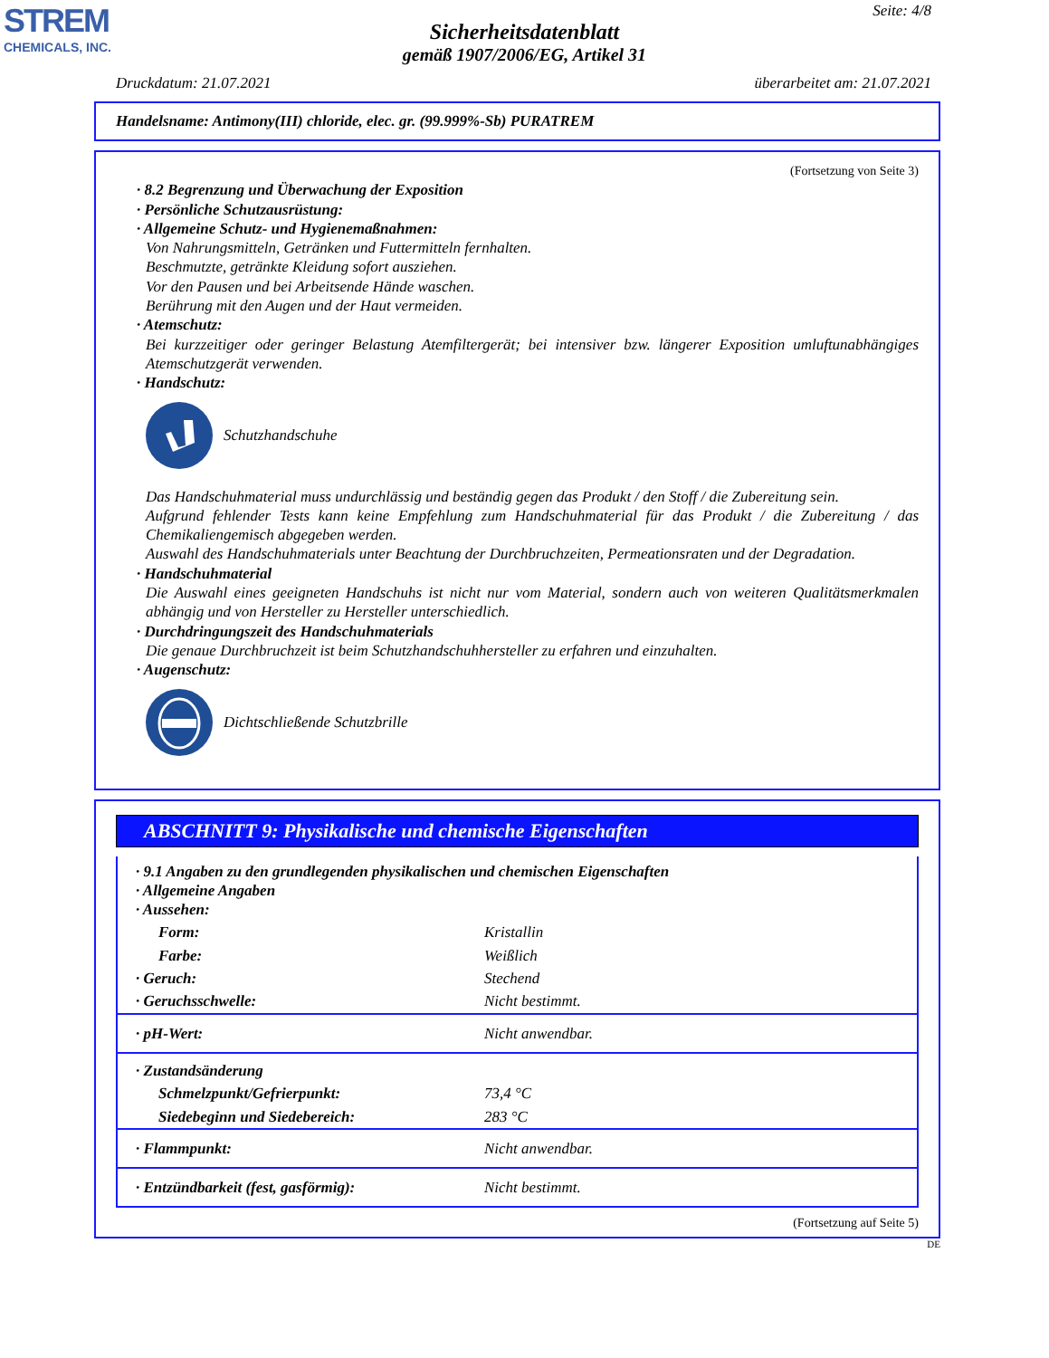STREM
CHEMICALS, INC.
Seite: 4/8
Sicherheitsdatenblatt
gemäß 1907/2006/EG, Artikel 31
Druckdatum: 21.07.2021 überarbeitet am: 21.07.2021
Handelsname: Antimony(III) chloride, elec. gr. (99.999%-Sb) PURATREM
(Fortsetzung von Seite 3)
· 8.2 Begrenzung und Überwachung der Exposition
· Persönliche Schutzausrüstung:
· Allgemeine Schutz- und Hygienemaßnahmen:
Von Nahrungsmitteln, Getränken und Futtermitteln fernhalten.
Beschmutzte, getränkte Kleidung sofort ausziehen.
Vor den Pausen und bei Arbeitsende Hände waschen.
Berührung mit den Augen und der Haut vermeiden.
· Atemschutz:
Bei kurzzeitiger oder geringer Belastung Atemfiltergerät; bei intensiver bzw. längerer Exposition umluftunabhängiges Atemschutzgerät verwenden.
· Handschutz:
Schutzhandschuhe
Das Handschuhmaterial muss undurchlässig und beständig gegen das Produkt / den Stoff / die Zubereitung sein.
Aufgrund fehlender Tests kann keine Empfehlung zum Handschuhmaterial für das Produkt / die Zubereitung / das Chemikaliengemisch abgegeben werden.
Auswahl des Handschuhmaterials unter Beachtung der Durchbruchzeiten, Permeationsraten und der Degradation.
· Handschuhmaterial
Die Auswahl eines geeigneten Handschuhs ist nicht nur vom Material, sondern auch von weiteren Qualitätsmerkmalen abhängig und von Hersteller zu Hersteller unterschiedlich.
· Durchdringungszeit des Handschuhmaterials
Die genaue Durchbruchzeit ist beim Schutzhandschuhhersteller zu erfahren und einzuhalten.
· Augenschutz:
Dichtschließende Schutzbrille
ABSCHNITT 9: Physikalische und chemische Eigenschaften
| · 9.1 Angaben zu den grundlegenden physikalischen und chemischen Eigenschaften · Allgemeine Angaben · Aussehen: | |
| Form: | Kristallin |
| Farbe: | Weißlich |
| · Geruch: | Stechend |
| · Geruchsschwelle: | Nicht bestimmt. |
| · pH-Wert: | Nicht anwendbar. |
| · Zustandsänderung | |
| Schmelzpunkt/Gefrierpunkt: | 73,4 °C |
| Siedebeginn und Siedebereich: | 283 °C |
| · Flammpunkt: | Nicht anwendbar. |
| · Entzündbarkeit (fest, gasförmig): | Nicht bestimmt. |
(Fortsetzung auf Seite 5)
DE